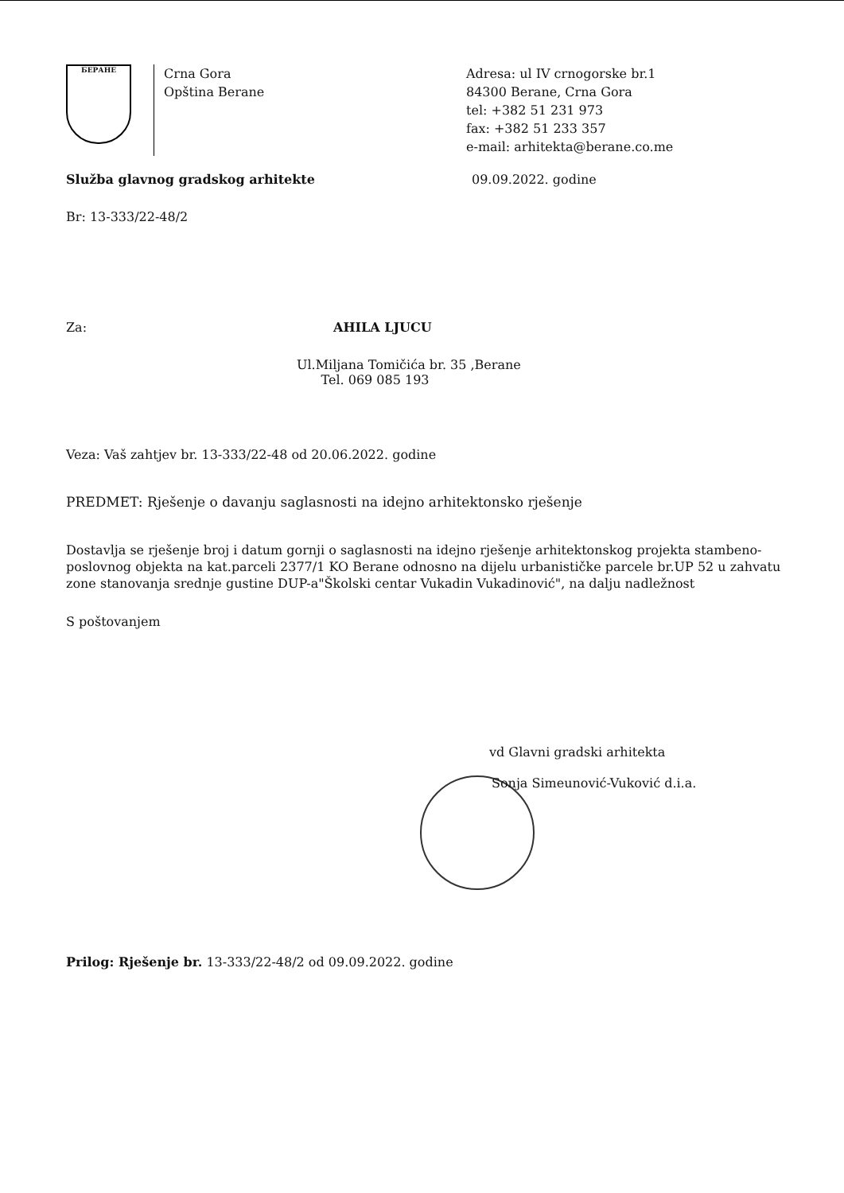БЕРАНЕ
Crna Gora
Opština Berane
Adresa: ul IV crnogorske br.1
84300 Berane, Crna Gora
tel: +382 51 231 973
fax: +382 51 233 357
e-mail: arhitekta@berane.co.me
Služba glavnog gradskog arhitekte 09.09.2022. godine
Br: 13-333/22-48/2
Za: AHILA LJUCU
Ul.Miljana Tomičića br. 35 ,Berane
Tel. 069 085 193
Veza: Vaš zahtjev br. 13-333/22-48 od 20.06.2022. godine
PREDMET: Rješenje o davanju saglasnosti na idejno arhitektonsko rješenje
Dostavlja se rješenje broj i datum gornji o saglasnosti na idejno rješenje arhitektonskog projekta stambeno-poslovnog objekta na kat.parceli 2377/1 KO Berane odnosno na dijelu urbanističke parcele br.UP 52 u zahvatu zone stanovanja srednje gustine DUP-a"Školski centar Vukadin Vukadinović", na dalju nadležnost
S poštovanjem
vd Glavni gradski arhitekta
Sonja Simeunović-Vuković d.i.a.
Prilog: Rješenje br. 13-333/22-48/2 od 09.09.2022. godine